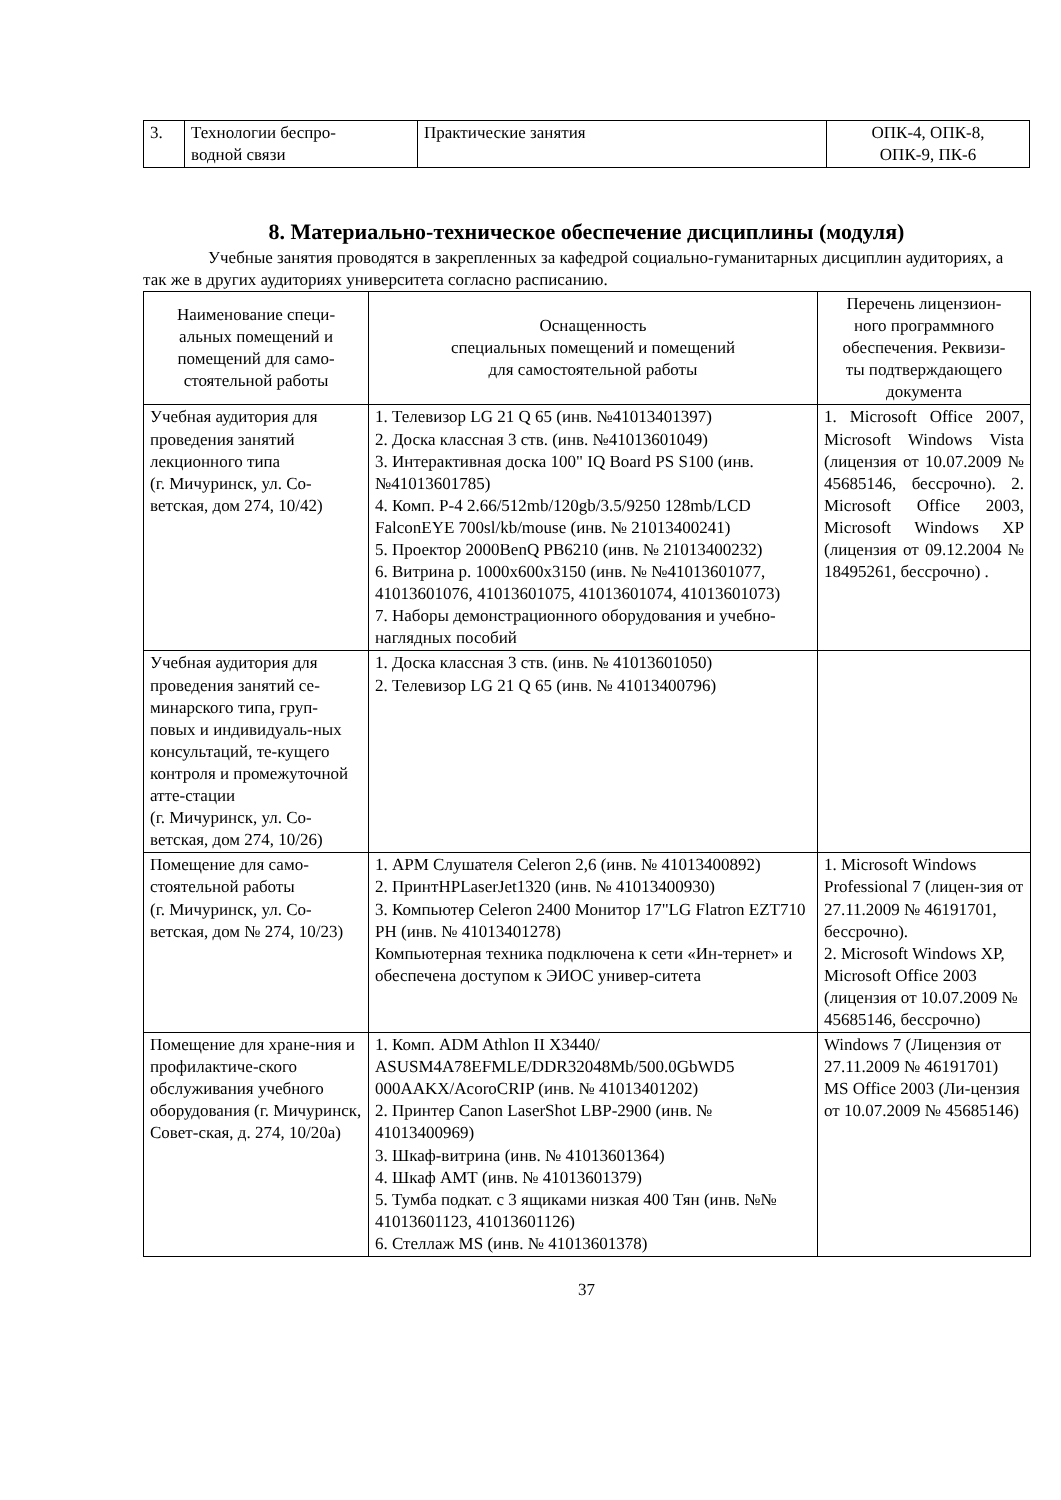| 3. | Технологии беспро- водной связи | Практические занятия | ОПК-4, ОПК-8, ОПК-9, ПК-6 |
8. Материально-техническое обеспечение дисциплины (модуля)
Учебные занятия проводятся в закрепленных за кафедрой социально-гуманитарных дисциплин аудиториях, а так же в других аудиториях университета согласно расписанию.
| Наименование специ- альных помещений и помещений для само- стоятельной работы | Оснащенность специальных помещений и помещений для самостоятельной работы | Перечень лицензион- ного программного обеспечения. Реквизи- ты подтверждающего документа |
| --- | --- | --- |
| Учебная аудитория для проведения занятий лекционного типа (г. Мичуринск, ул. Со-ветская, дом 274, 10/42) | 1. Телевизор LG 21 Q 65 (инв. №41013401397) 2. Доска классная 3 ств. (инв. №41013601049) 3. Интерактивная доска 100" IQ Board PS S100 (инв. №41013601785) 4. Комп. P-4 2.66/512mb/120gb/3.5/9250 128mb/LCD FalconEYE 700sl/kb/mouse (инв. № 21013400241) 5. Проектор 2000BenQ PB6210 (инв. № 21013400232) 6. Витрина р. 1000x600x3150 (инв. № №41013601077, 41013601076, 41013601075, 41013601074, 41013601073) 7. Наборы демонстрационного оборудования и учебно-наглядных пособий | 1. Microsoft Office 2007, Microsoft Windows Vista (лицензия от 10.07.2009 № 45685146, бессрочно). 2. Microsoft Office 2003, Microsoft Windows XP (лицензия от 09.12.2004 № 18495261, бессрочно) . |
| Учебная аудитория для проведения занятий се-минарского типа, груп-повых и индивидуаль-ных консультаций, те-кущего контроля и промежуточной атте-стации (г. Мичуринск, ул. Со-ветская, дом 274, 10/26) | 1. Доска классная 3 ств. (инв. № 41013601050) 2. Телевизор LG 21 Q 65 (инв. № 41013400796) | |
| Помещение для само-стоятельной работы (г. Мичуринск, ул. Со-ветская, дом № 274, 10/23) | 1. АРМ Слушателя Celeron 2,6 (инв. № 41013400892) 2. ПринтHPLaserJet1320 (инв. № 41013400930) 3. Компьютер Celeron 2400 Монитор 17"LG Flatron EZT710 PH (инв. № 41013401278) Компьютерная техника подключена к сети «Ин-тернет» и обеспечена доступом к ЭИОС универ-ситета | 1. Microsoft Windows Professional 7 (лицен-зия от 27.11.2009 № 46191701, бессрочно). 2. Microsoft Windows XP, Microsoft Office 2003 (лицензия от 10.07.2009 № 45685146, бессрочно) |
| Помещение для хране-ния и профилактиче-ского обслуживания учебного оборудования (г. Мичуринск, Совет-ская, д. 274, 10/20а) | 1. Комп. ADM Athlon II X3440/ ASUSM4A78EFMLE/DDR32048Mb/500.0GbWD5 000AAKX/AcoroCRIP (инв. № 41013401202) 2. Принтер Canon LaserShot LBP-2900 (инв. № 41013400969) 3. Шкаф-витрина (инв. № 41013601364) 4. Шкаф АМТ (инв. № 41013601379) 5. Тумба подкат. с 3 ящиками низкая 400 Тян (инв. №№ 41013601123, 41013601126) 6. Стеллаж MS (инв. № 41013601378) | Windows 7 (Лицензия от 27.11.2009 № 46191701) MS Office 2003 (Ли-цензия от 10.07.2009 № 45685146) |
37